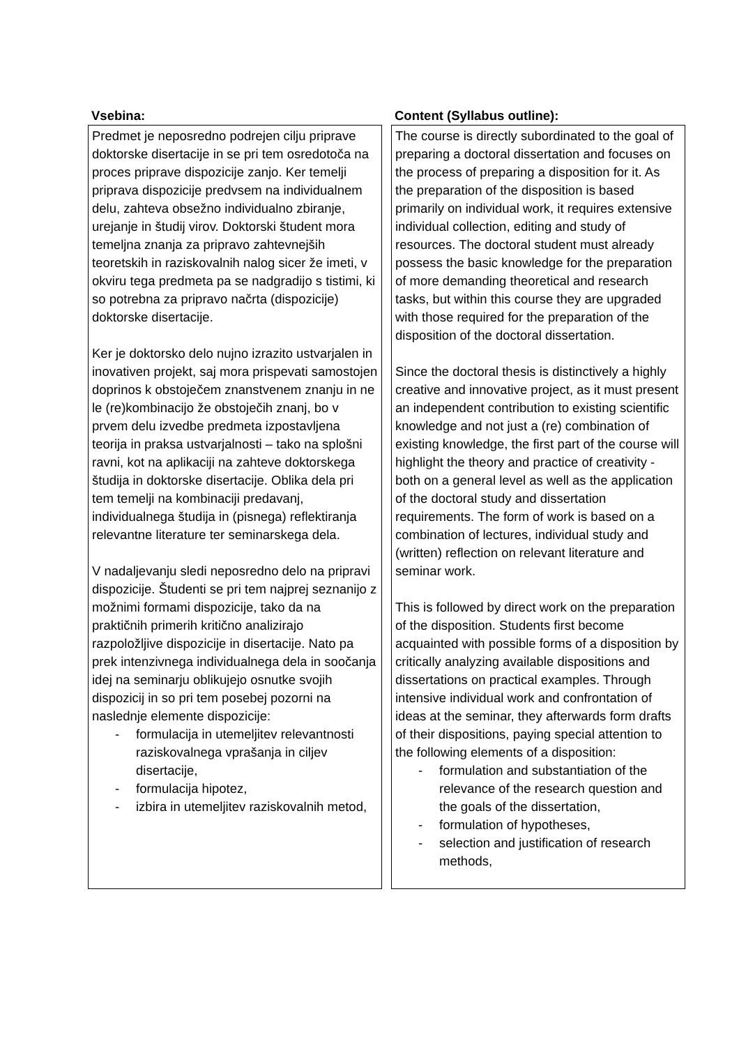Vsebina:
Predmet je neposredno podrejen cilju priprave doktorske disertacije in se pri tem osredotoča na proces priprave dispozicije zanjo. Ker temelji priprava dispozicije predvsem na individualnem delu, zahteva obsežno individualno zbiranje, urejanje in študij virov. Doktorski študent mora temeljna znanja za pripravo zahtevnejših teoretskih in raziskovalnih nalog sicer že imeti, v okviru tega predmeta pa se nadgradijo s tistimi, ki so potrebna za pripravo načrta (dispozicije) doktorske disertacije.
Ker je doktorsko delo nujno izrazito ustvarjalen in inovativen projekt, saj mora prispevati samostojen doprinos k obstoječem znanstvenem znanju in ne le (re)kombinacijo že obstoječih znanj, bo v prvem delu izvedbe predmeta izpostavljena teorija in praksa ustvarjalnosti – tako na splošni ravni, kot na aplikaciji na zahteve doktorskega študija in doktorske disertacije. Oblika dela pri tem temelji na kombinaciji predavanj, individualnega študija in (pisnega) reflektiranja relevantne literature ter seminarskega dela.
V nadaljevanju sledi neposredno delo na pripravi dispozicije. Študenti se pri tem najprej seznanijo z možnimi formami dispozicije, tako da na praktičnih primerih kritično analizirajo razpoložljive dispozicije in disertacije. Nato pa prek intenzivnega individualnega dela in soočanja idej na seminarju oblikujejo osnutke svojih dispozicij in so pri tem posebej pozorni na naslednje elemente dispozicije:
- formulacija in utemeljitev relevantnosti raziskovalnega vprašanja in ciljev disertacije,
- formulacija hipotez,
- izbira in utemeljitev raziskovalnih metod,
Content (Syllabus outline):
The course is directly subordinated to the goal of preparing a doctoral dissertation and focuses on the process of preparing a disposition for it. As the preparation of the disposition is based primarily on individual work, it requires extensive individual collection, editing and study of resources. The doctoral student must already possess the basic knowledge for the preparation of more demanding theoretical and research tasks, but within this course they are upgraded with those required for the preparation of the disposition of the doctoral dissertation.
Since the doctoral thesis is distinctively a highly creative and innovative project, as it must present an independent contribution to existing scientific knowledge and not just a (re) combination of existing knowledge, the first part of the course will highlight the theory and practice of creativity - both on a general level as well as the application of the doctoral study and dissertation requirements. The form of work is based on a combination of lectures, individual study and (written) reflection on relevant literature and seminar work.
This is followed by direct work on the preparation of the disposition. Students first become acquainted with possible forms of a disposition by critically analyzing available dispositions and dissertations on practical examples. Through intensive individual work and confrontation of ideas at the seminar, they afterwards form drafts of their dispositions, paying special attention to the following elements of a disposition:
- formulation and substantiation of the relevance of the research question and the goals of the dissertation,
- formulation of hypotheses,
- selection and justification of research methods,